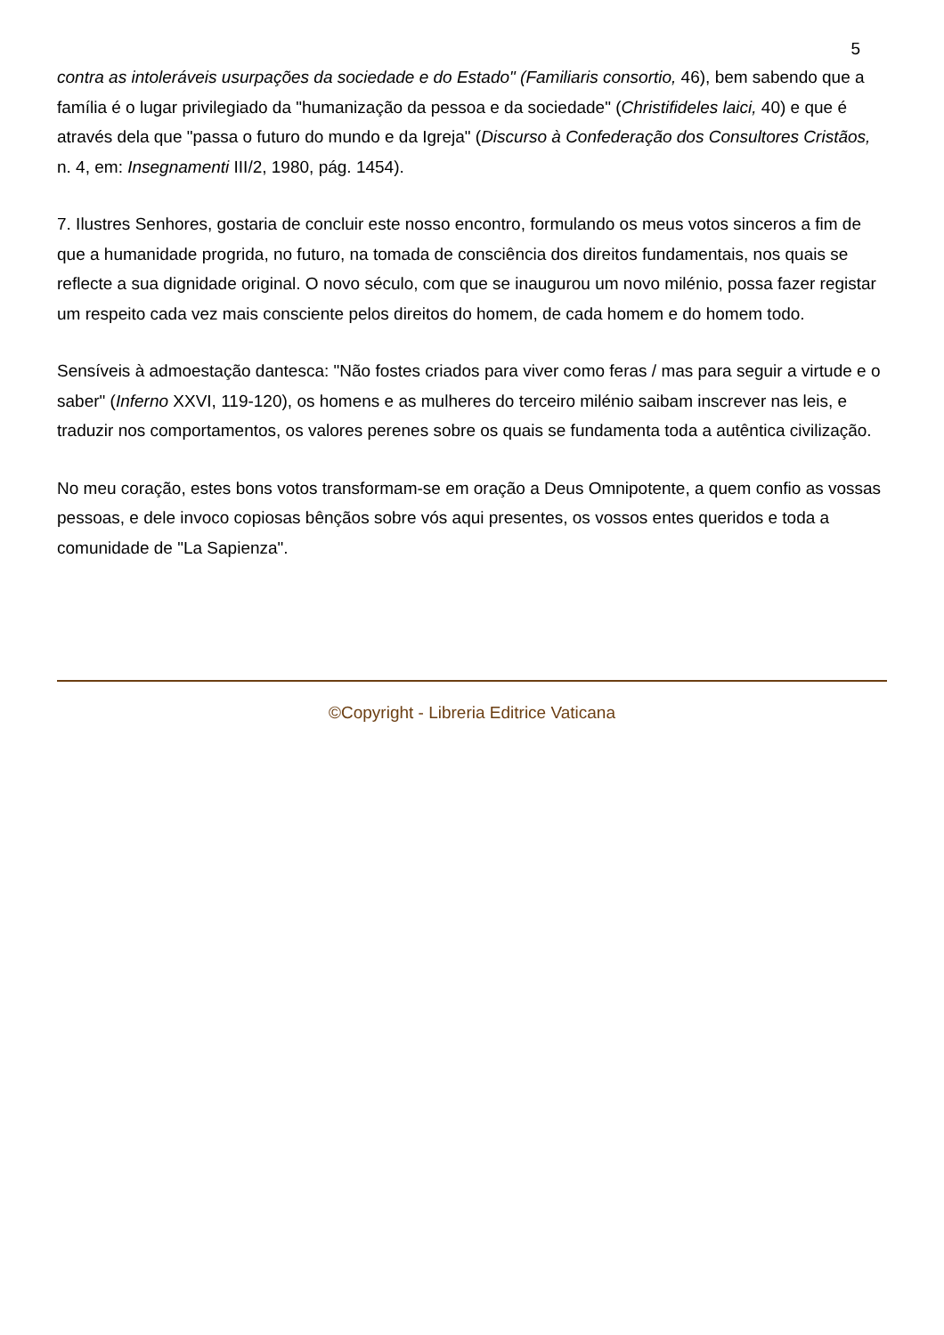5
contra as intoleráveis usurpações da sociedade e do Estado" (Familiaris consortio, 46), bem sabendo que a família é o lugar privilegiado da "humanização da pessoa e da sociedade" (Christifideles laici, 40) e que é através dela que "passa o futuro do mundo e da Igreja" (Discurso à Confederação dos Consultores Cristãos, n. 4, em: Insegnamenti III/2, 1980, pág. 1454).
7. Ilustres Senhores, gostaria de concluir este nosso encontro, formulando os meus votos sinceros a fim de que a humanidade progrida, no futuro, na tomada de consciência dos direitos fundamentais, nos quais se reflecte a sua dignidade original. O novo século, com que se inaugurou um novo milénio, possa fazer registar um respeito cada vez mais consciente pelos direitos do homem, de cada homem e do homem todo.
Sensíveis à admoestação dantesca: "Não fostes criados para viver como feras / mas para seguir a virtude e o saber" (Inferno XXVI, 119-120), os homens e as mulheres do terceiro milénio saibam inscrever nas leis, e traduzir nos comportamentos, os valores perenes sobre os quais se fundamenta toda a autêntica civilização.
No meu coração, estes bons votos transformam-se em oração a Deus Omnipotente, a quem confio as vossas pessoas, e dele invoco copiosas bênçãos sobre vós aqui presentes, os vossos entes queridos e toda a comunidade de "La Sapienza".
©Copyright - Libreria Editrice Vaticana